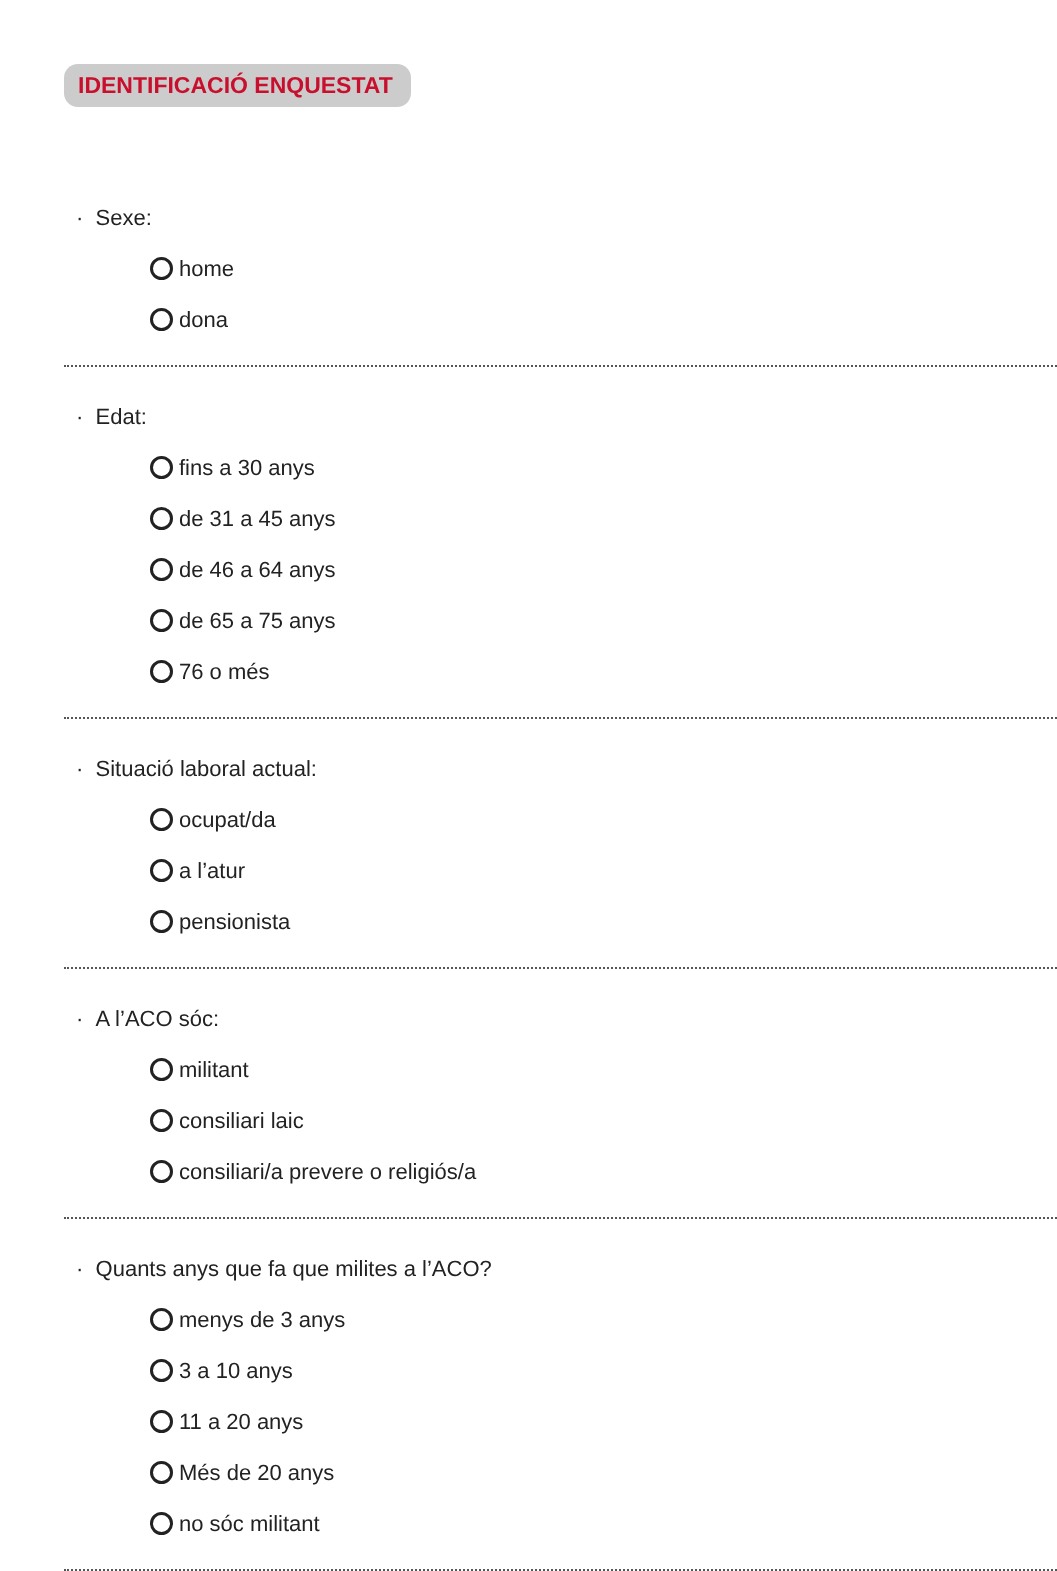IDENTIFICACIÓ ENQUESTAT
· Sexe:
home
dona
· Edat:
fins a 30 anys
de 31 a 45 anys
de 46 a 64 anys
de 65 a 75 anys
76 o més
· Situació laboral actual:
ocupat/da
a l’atur
pensionista
· A l’ACO sóc:
militant
consiliari laic
consiliari/a prevere o religiós/a
· Quants anys que fa que milites a l’ACO?
menys de 3 anys
3 a 10 anys
11 a 20 anys
Més de 20 anys
no sóc militant